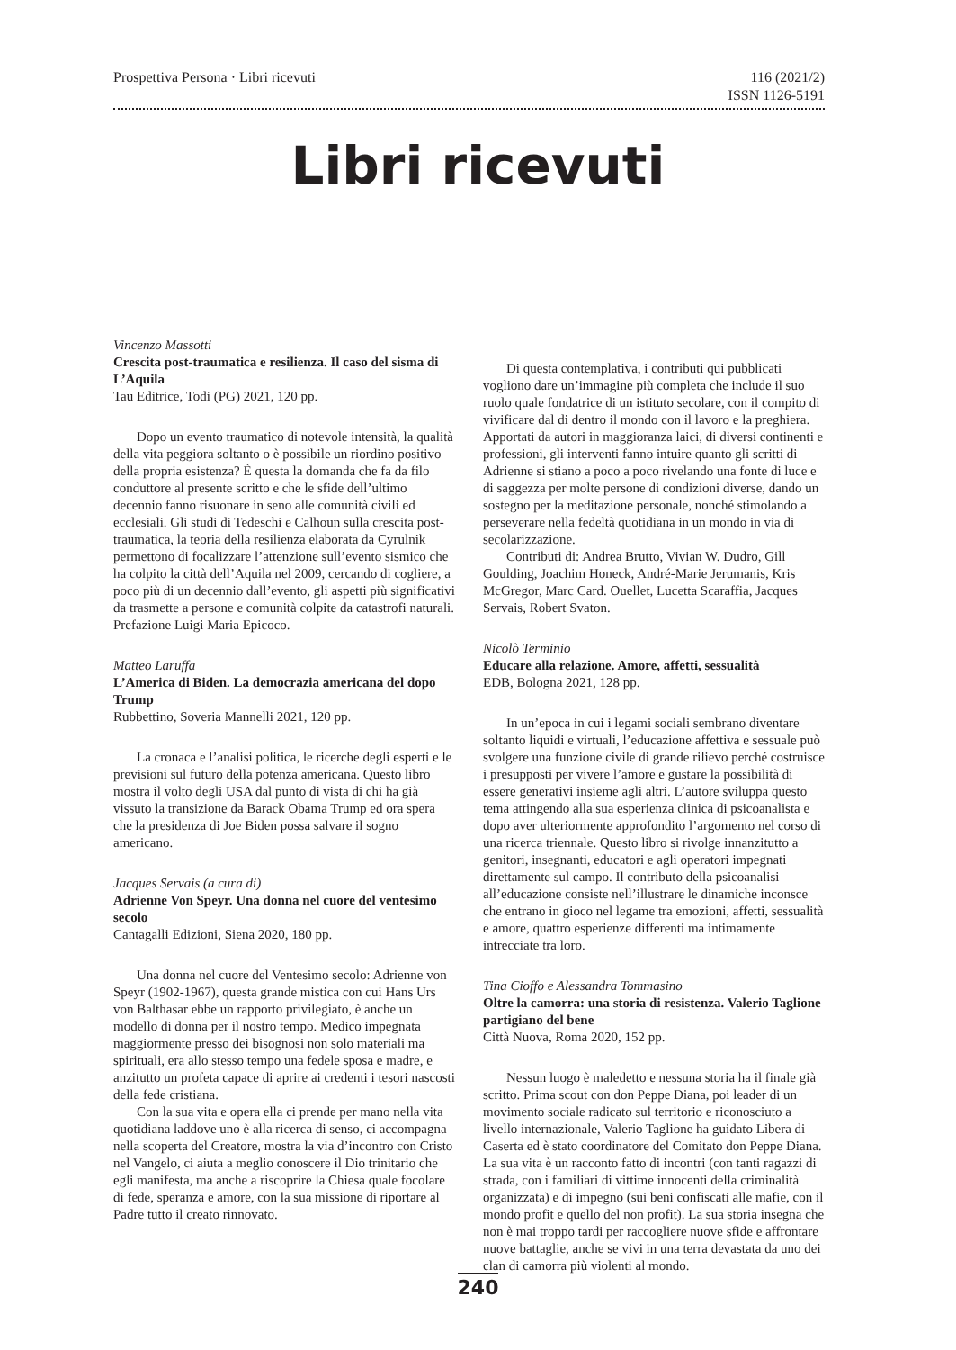Prospettiva Persona · Libri ricevuti
116 (2021/2)
ISSN 1126-5191
Libri ricevuti
Vincenzo Massotti
Crescita post-traumatica e resilienza. Il caso del sisma di L’Aquila
Tau Editrice, Todi (PG) 2021, 120 pp.
Dopo un evento traumatico di notevole intensità, la qualità della vita peggiora soltanto o è possibile un riordino positivo della propria esistenza? È questa la domanda che fa da filo conduttore al presente scritto e che le sfide dell’ultimo decennio fanno risuonare in seno alle comunità civili ed ecclesiali. Gli studi di Tedeschi e Calhoun sulla crescita post-traumatica, la teoria della resilienza elaborata da Cyrulnik permettono di focalizzare l’attenzione sull’evento sismico che ha colpito la città dell’Aquila nel 2009, cercando di cogliere, a poco più di un decennio dall’evento, gli aspetti più significativi da trasmette a persone e comunità colpite da catastrofi naturali. Prefazione Luigi Maria Epicoco.
Matteo Laruffa
L’America di Biden. La democrazia americana del dopo Trump
Rubbettino, Soveria Mannelli 2021, 120 pp.
La cronaca e l’analisi politica, le ricerche degli esperti e le previsioni sul futuro della potenza americana. Questo libro mostra il volto degli USA dal punto di vista di chi ha già vissuto la transizione da Barack Obama Trump ed ora spera che la presidenza di Joe Biden possa salvare il sogno americano.
Jacques Servais (a cura di)
Adrienne Von Speyr. Una donna nel cuore del ventesimo secolo
Cantagalli Edizioni, Siena 2020, 180 pp.
Una donna nel cuore del Ventesimo secolo: Adrienne von Speyr (1902-1967), questa grande mistica con cui Hans Urs von Balthasar ebbe un rapporto privilegiato, è anche un modello di donna per il nostro tempo. Medico impegnata maggiormente presso dei bisognosi non solo materiali ma spirituali, era allo stesso tempo una fedele sposa e madre, e anzitutto un profeta capace di aprire ai credenti i tesori nascosti della fede cristiana.
Con la sua vita e opera ella ci prende per mano nella vita quotidiana laddove uno è alla ricerca di senso, ci accompagna nella scoperta del Creatore, mostra la via d’incontro con Cristo nel Vangelo, ci aiuta a meglio conoscere il Dio trinitario che egli manifesta, ma anche a riscoprire la Chiesa quale focolare di fede, speranza e amore, con la sua missione di riportare al Padre tutto il creato rinnovato.
Di questa contemplativa, i contributi qui pubblicati vogliono dare un’immagine più completa che include il suo ruolo quale fondatrice di un istituto secolare, con il compito di vivificare dal di dentro il mondo con il lavoro e la preghiera. Apportati da autori in maggioranza laici, di diversi continenti e professioni, gli interventi fanno intuire quanto gli scritti di Adrienne si stiano a poco a poco rivelando una fonte di luce e di saggezza per molte persone di condizioni diverse, dando un sostegno per la meditazione personale, nonché stimolando a perseverare nella fedeltà quotidiana in un mondo in via di secolarizzazione.
Contributi di: Andrea Brutto, Vivian W. Dudro, Gill Goulding, Joachim Honeck, André-Marie Jerumanis, Kris McGregor, Marc Card. Ouellet, Lucetta Scaraffia, Jacques Servais, Robert Svaton.
Nicolò Terminio
Educare alla relazione. Amore, affetti, sessualità
EDB, Bologna 2021, 128 pp.
In un’epoca in cui i legami sociali sembrano diventare soltanto liquidi e virtuali, l’educazione affettiva e sessuale può svolgere una funzione civile di grande rilievo perché costruisce i presupposti per vivere l’amore e gustare la possibilità di essere generativi insieme agli altri. L’autore sviluppa questo tema attingendo alla sua esperienza clinica di psicoanalista e dopo aver ulteriormente approfondito l’argomento nel corso di una ricerca triennale. Questo libro si rivolge innanzitutto a genitori, insegnanti, educatori e agli operatori impegnati direttamente sul campo. Il contributo della psicoanalisi all’educazione consiste nell’illustrare le dinamiche inconsce che entrano in gioco nel legame tra emozioni, affetti, sessualità e amore, quattro esperienze differenti ma intimamente intrecciate tra loro.
Tina Cioffo e Alessandra Tommasino
Oltre la camorra: una storia di resistenza. Valerio Taglione partigiano del bene
Città Nuova, Roma 2020, 152 pp.
Nessun luogo è maledetto e nessuna storia ha il finale già scritto. Prima scout con don Peppe Diana, poi leader di un movimento sociale radicato sul territorio e riconosciuto a livello internazionale, Valerio Taglione ha guidato Libera di Caserta ed è stato coordinatore del Comitato don Peppe Diana. La sua vita è un racconto fatto di incontri (con tanti ragazzi di strada, con i familiari di vittime innocenti della criminalità organizzata) e di impegno (sui beni confiscati alle mafie, con il mondo profit e quello del non profit). La sua storia insegna che non è mai troppo tardi per raccogliere nuove sfide e affrontare nuove battaglie, anche se vivi in una terra devastata da uno dei clan di camorra più violenti al mondo.
240